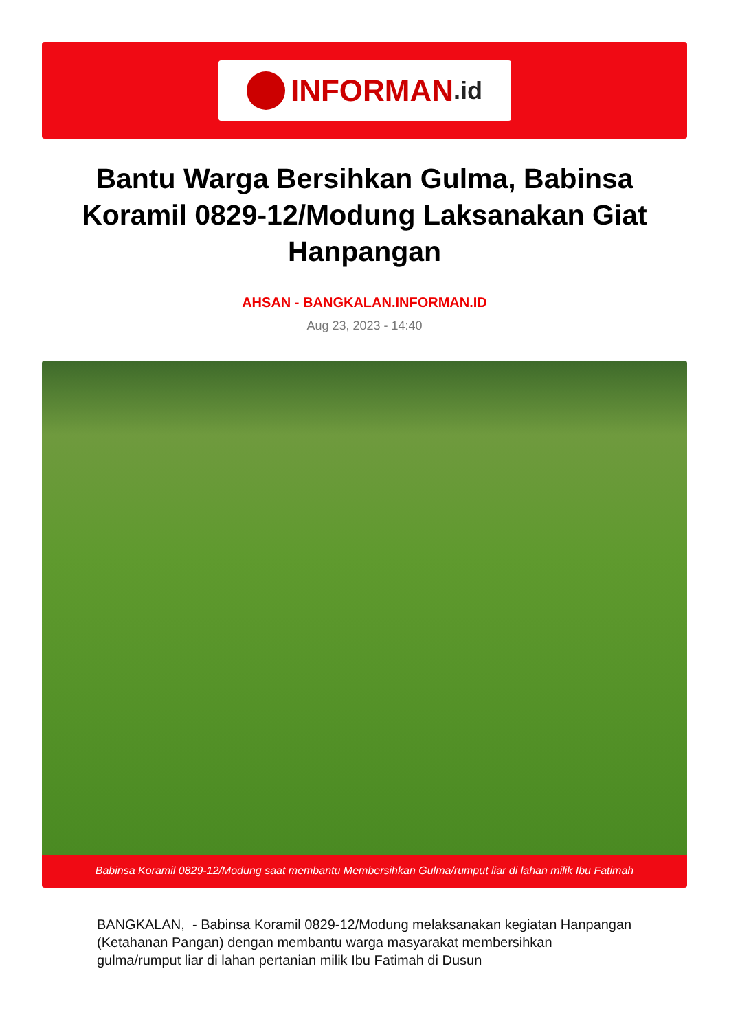INFORMAN.id
Bantu Warga Bersihkan Gulma, Babinsa Koramil 0829-12/Modung Laksanakan Giat Hanpangan
AHSAN - BANGKALAN.INFORMAN.ID
Aug 23, 2023 - 14:40
Babinsa Koramil 0829-12/Modung saat membantu Membersihkan Gulma/rumput liar di lahan milik Ibu Fatimah
BANGKALAN, - Babinsa Koramil 0829-12/Modung melaksanakan kegiatan Hanpangan (Ketahanan Pangan) dengan membantu warga masyarakat membersihkan gulma/rumput liar di lahan pertanian milik Ibu Fatimah di Dusun